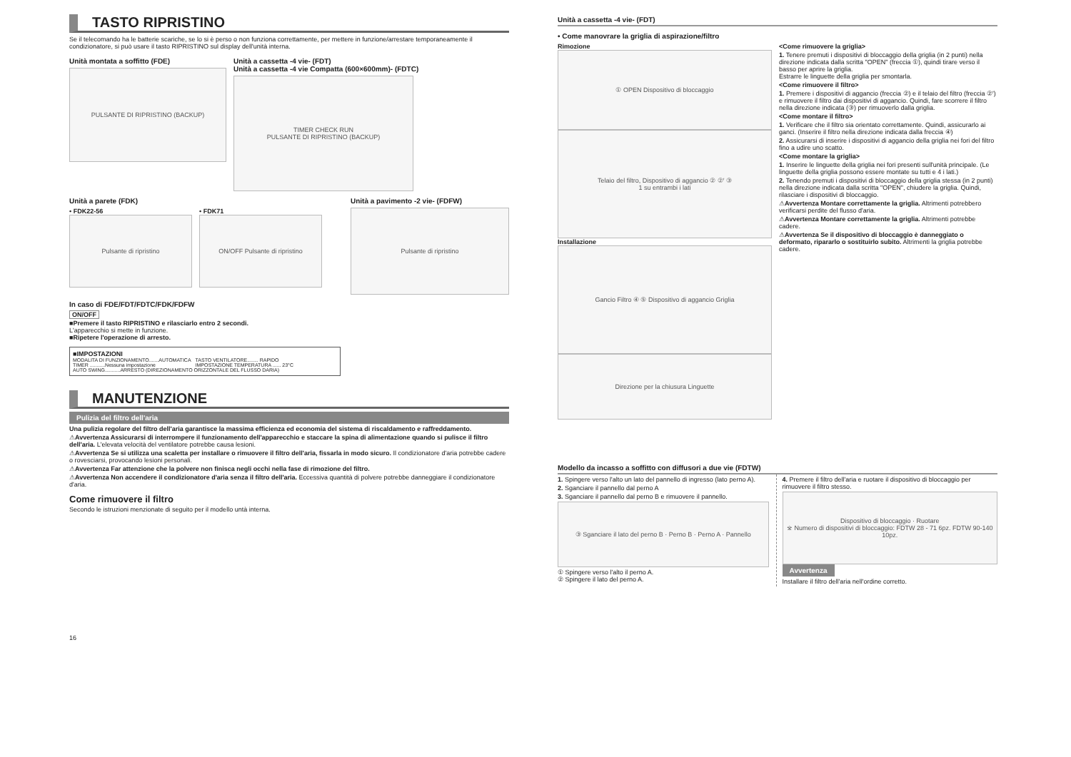TASTO RIPRISTINO
Se il telecomando ha le batterie scariche, se lo si è perso o non funziona correttamente, per mettere in funzione/arrestare temporaneamente il condizionatore, si può usare il tasto RIPRISTINO sul display dell'unità interna.
Unità montata a soffitto (FDE)
PULSANTE DI RIPRISTINO (BACKUP)
Unità a cassetta -4 vie- (FDT)
Unità a cassetta -4 vie Compatta (600×600mm)- (FDTC)
TIMER CHECK RUN
PULSANTE DI RIPRISTINO (BACKUP)
Unità a parete (FDK)
• FDK22-56
Pulsante di ripristino
• FDK71
ON/OFF Pulsante di ripristino
Unità a pavimento -2 vie- (FDFW)
Pulsante di ripristino
In caso di FDE/FDT/FDTC/FDK/FDFW
ON/OFF
■Premere il tasto RIPRISTINO e rilasciarlo entro 2 secondi.
L'apparecchio si mette in funzione.
■Ripetere l'operazione di arresto.
■IMPOSTAZIONI
| MODALITA DI FUNZIONAMENTO.......AUTOMATICA | TASTO VENTILATORE........ RAPIDO |
| TIMER ...........Nessuna impostazione | IMPOSTAZIONE TEMPERATURA ...... 23°C |
| AUTO SWING...........ARRESTO (DIREZIONAMENTO ORIZZONTALE DEL FLUSSO DARIA) | |
MANUTENZIONE
Pulizia del filtro dell'aria
Una pulizia regolare del filtro dell'aria garantisce la massima efficienza ed economia del sistema di riscaldamento e raffreddamento.
⚠Avvertenza Assicurarsi di interrompere il funzionamento dell'apparecchio e staccare la spina di alimentazione quando si pulisce il filtro dell'aria. L'elevata velocità del ventilatore potrebbe causa lesioni.
⚠Avvertenza Se si utilizza una scaletta per installare o rimuovere il filtro dell'aria, fissarla in modo sicuro. Il condizionatore d'aria potrebbe cadere o rovesciarsi, provocando lesioni personali.
⚠Avvertenza Far attenzione che la polvere non finisca negli occhi nella fase di rimozione del filtro.
⚠Avvertenza Non accendere il condizionatore d'aria senza il filtro dell'aria. Eccessiva quantità di polvere potrebbe danneggiare il condizionatore d'aria.
Come rimuovere il filtro
Secondo le istruzioni menzionate di seguito per il modello untà interna.
16
Unità a cassetta -4 vie- (FDT)
• Come manovrare la griglia di aspirazione/filtro
Rimozione
① OPEN Dispositivo di bloccaggio
Telaio del filtro, Dispositivo di aggancio ② ②′ ③
1 su entrambi i lati
Installazione
Gancio Filtro ④ ⑤ Dispositivo di aggancio Griglia
Direzione per la chiusura Linguette
<Come rimuovere la griglia>
1. Tenere premuti i dispositivi di bloccaggio della griglia (in 2 punti) nella direzione indicata dalla scritta "OPEN" (freccia ①), quindi tirare verso il basso per aprire la griglia.
Estrarre le linguette della griglia per smontarla.
<Come rimuovere il filtro>
1. Premere i dispositivi di aggancio (freccia ②) e il telaio del filtro (freccia ②') e rimuovere il filtro dai dispositivi di aggancio. Quindi, fare scorrere il filtro nella direzione indicata (③) per rimuoverlo dalla griglia.
<Come montare il filtro>
1. Verificare che il filtro sia orientato correttamente. Quindi, assicurarlo ai ganci. (Inserire il filtro nella direzione indicata dalla freccia ④)
2. Assicurarsi di inserire i dispositivi di aggancio della griglia nei fori del filtro fino a udire uno scatto.
<Come montare la griglia>
1. Inserire le linguette della griglia nei fori presenti sull'unità principale. (Le linguette della griglia possono essere montate su tutti e 4 i lati.)
2. Tenendo premuti i dispositivi di bloccaggio della griglia stessa (in 2 punti) nella direzione indicata dalla scritta "OPEN", chiudere la griglia. Quindi, rilasciare i dispositivi di bloccaggio.
⚠Avvertenza Montare correttamente la griglia. Altrimenti potrebbero verificarsi perdite del flusso d'aria.
⚠Avvertenza Montare correttamente la griglia. Altrimenti potrebbe cadere.
⚠Avvertenza Se il dispositivo di bloccaggio è danneggiato o deformato, ripararlo o sostituirlo subito. Altrimenti la griglia potrebbe cadere.
Modello da incasso a soffitto con diffusori a due vie (FDTW)
1. Spingere verso l'alto un lato del pannello di ingresso (lato perno A).
2. Sganciare il pannello dal perno A
3. Sganciare il pannello dal perno B e rimuovere il pannello.
③ Sganciare il lato del perno B · Perno B · Perno A · Pannello
① Spingere verso l'alto il perno A.
② Spingere il lato del perno A.
4. Premere il filtro dell'aria e ruotare il dispositivo di bloccaggio per rimuovere il filtro stesso.
Dispositivo di bloccaggio · Ruotare
※ Numero di dispositivi di bloccaggio: FDTW 28 - 71 6pz. FDTW 90-140 10pz.
Avvertenza
Installare il filtro dell'aria nell'ordine corretto.